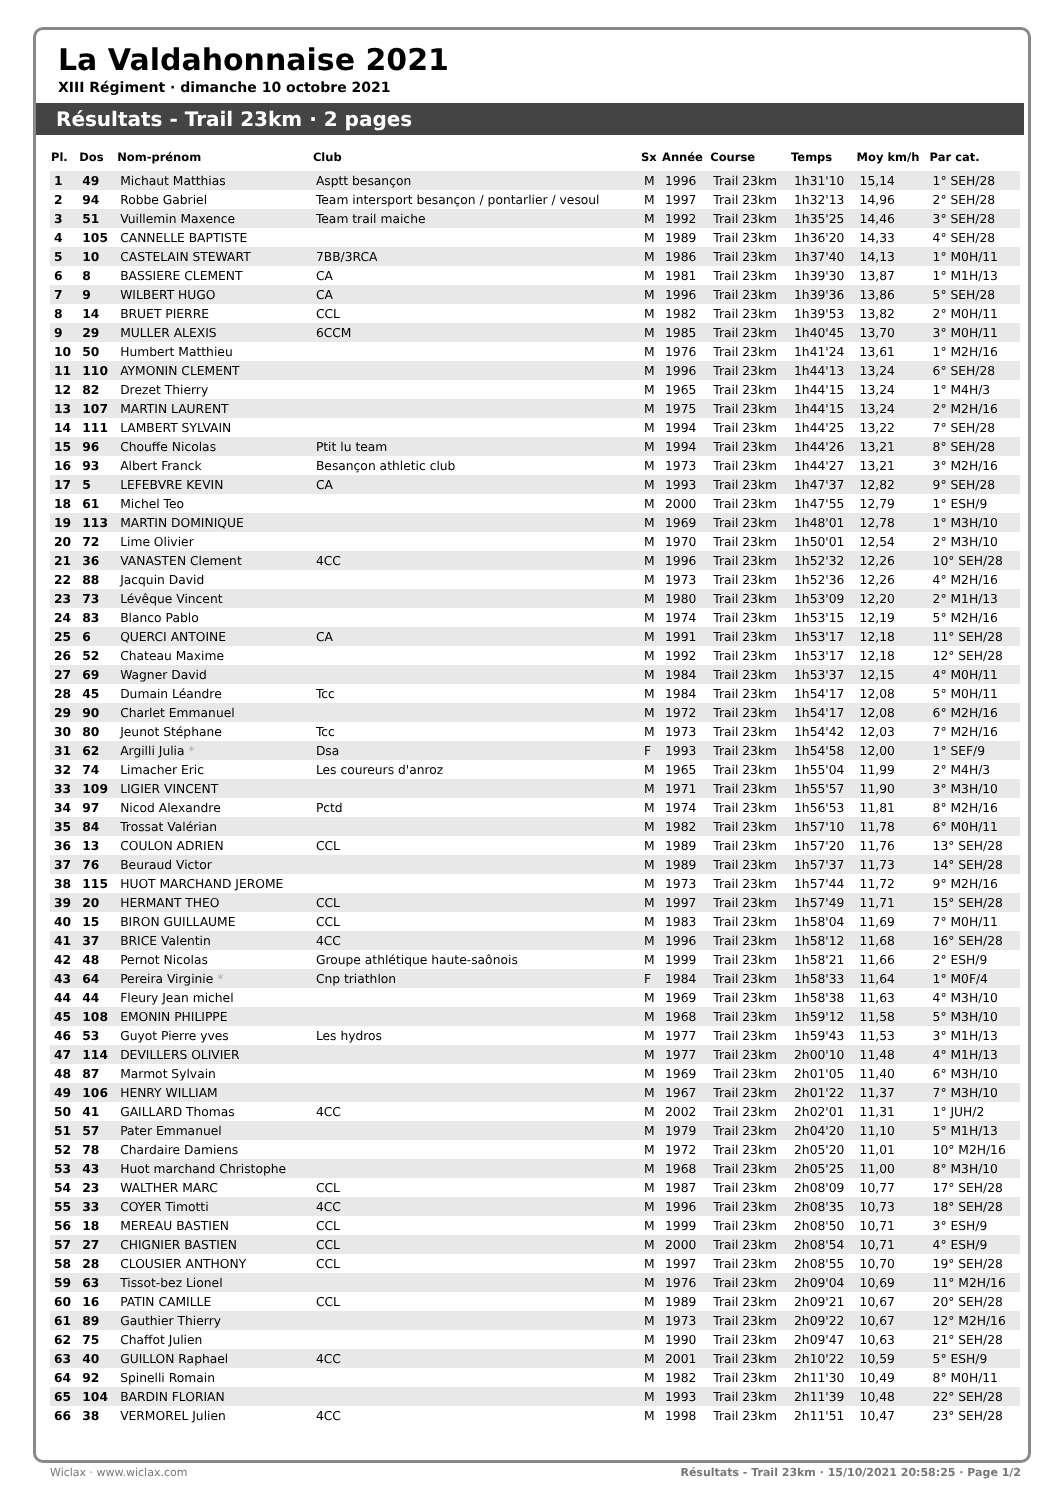La Valdahonnaise 2021
XIII Régiment · dimanche 10 octobre 2021
Résultats - Trail 23km · 2 pages
| Pl. | Dos | Nom-prénom | Club | Sx | Année | Course | Temps | Moy km/h | Par cat. |
| --- | --- | --- | --- | --- | --- | --- | --- | --- | --- |
| 1 | 49 | Michaut Matthias | Asptt besançon | M | 1996 | Trail 23km | 1h31'10 | 15,14 | 1° SEH/28 |
| 2 | 94 | Robbe Gabriel | Team intersport besançon / pontarlier / vesoul | M | 1997 | Trail 23km | 1h32'13 | 14,96 | 2° SEH/28 |
| 3 | 51 | Vuillemin Maxence | Team trail maiche | M | 1992 | Trail 23km | 1h35'25 | 14,46 | 3° SEH/28 |
| 4 | 105 | CANNELLE BAPTISTE | | M | 1989 | Trail 23km | 1h36'20 | 14,33 | 4° SEH/28 |
| 5 | 10 | CASTELAIN STEWART | 7BB/3RCA | M | 1986 | Trail 23km | 1h37'40 | 14,13 | 1° M0H/11 |
| 6 | 8 | BASSIERE CLEMENT | CA | M | 1981 | Trail 23km | 1h39'30 | 13,87 | 1° M1H/13 |
| 7 | 9 | WILBERT HUGO | CA | M | 1996 | Trail 23km | 1h39'36 | 13,86 | 5° SEH/28 |
| 8 | 14 | BRUET PIERRE | CCL | M | 1982 | Trail 23km | 1h39'53 | 13,82 | 2° M0H/11 |
| 9 | 29 | MULLER ALEXIS | 6CCM | M | 1985 | Trail 23km | 1h40'45 | 13,70 | 3° M0H/11 |
| 10 | 50 | Humbert Matthieu | | M | 1976 | Trail 23km | 1h41'24 | 13,61 | 1° M2H/16 |
| 11 | 110 | AYMONIN CLEMENT | | M | 1996 | Trail 23km | 1h44'13 | 13,24 | 6° SEH/28 |
| 12 | 82 | Drezet Thierry | | M | 1965 | Trail 23km | 1h44'15 | 13,24 | 1° M4H/3 |
| 13 | 107 | MARTIN LAURENT | | M | 1975 | Trail 23km | 1h44'15 | 13,24 | 2° M2H/16 |
| 14 | 111 | LAMBERT SYLVAIN | | M | 1994 | Trail 23km | 1h44'25 | 13,22 | 7° SEH/28 |
| 15 | 96 | Chouffe Nicolas | Ptit lu team | M | 1994 | Trail 23km | 1h44'26 | 13,21 | 8° SEH/28 |
| 16 | 93 | Albert Franck | Besançon athletic club | M | 1973 | Trail 23km | 1h44'27 | 13,21 | 3° M2H/16 |
| 17 | 5 | LEFEBVRE KEVIN | CA | M | 1993 | Trail 23km | 1h47'37 | 12,82 | 9° SEH/28 |
| 18 | 61 | Michel Teo | | M | 2000 | Trail 23km | 1h47'55 | 12,79 | 1° ESH/9 |
| 19 | 113 | MARTIN DOMINIQUE | | M | 1969 | Trail 23km | 1h48'01 | 12,78 | 1° M3H/10 |
| 20 | 72 | Lime Olivier | | M | 1970 | Trail 23km | 1h50'01 | 12,54 | 2° M3H/10 |
| 21 | 36 | VANASTEN Clement | 4CC | M | 1996 | Trail 23km | 1h52'32 | 12,26 | 10° SEH/28 |
| 22 | 88 | Jacquin David | | M | 1973 | Trail 23km | 1h52'36 | 12,26 | 4° M2H/16 |
| 23 | 73 | Lévêque Vincent | | M | 1980 | Trail 23km | 1h53'09 | 12,20 | 2° M1H/13 |
| 24 | 83 | Blanco Pablo | | M | 1974 | Trail 23km | 1h53'15 | 12,19 | 5° M2H/16 |
| 25 | 6 | QUERCI ANTOINE | CA | M | 1991 | Trail 23km | 1h53'17 | 12,18 | 11° SEH/28 |
| 26 | 52 | Chateau Maxime | | M | 1992 | Trail 23km | 1h53'17 | 12,18 | 12° SEH/28 |
| 27 | 69 | Wagner David | | M | 1984 | Trail 23km | 1h53'37 | 12,15 | 4° M0H/11 |
| 28 | 45 | Dumain Léandre | Tcc | M | 1984 | Trail 23km | 1h54'17 | 12,08 | 5° M0H/11 |
| 29 | 90 | Charlet Emmanuel | | M | 1972 | Trail 23km | 1h54'17 | 12,08 | 6° M2H/16 |
| 30 | 80 | Jeunot Stéphane | Tcc | M | 1973 | Trail 23km | 1h54'42 | 12,03 | 7° M2H/16 |
| 31 | 62 | Argilli Julia * | Dsa | F | 1993 | Trail 23km | 1h54'58 | 12,00 | 1° SEF/9 |
| 32 | 74 | Limacher Eric | Les coureurs d'anroz | M | 1965 | Trail 23km | 1h55'04 | 11,99 | 2° M4H/3 |
| 33 | 109 | LIGIER VINCENT | | M | 1971 | Trail 23km | 1h55'57 | 11,90 | 3° M3H/10 |
| 34 | 97 | Nicod Alexandre | Pctd | M | 1974 | Trail 23km | 1h56'53 | 11,81 | 8° M2H/16 |
| 35 | 84 | Trossat Valérian | | M | 1982 | Trail 23km | 1h57'10 | 11,78 | 6° M0H/11 |
| 36 | 13 | COULON ADRIEN | CCL | M | 1989 | Trail 23km | 1h57'20 | 11,76 | 13° SEH/28 |
| 37 | 76 | Beuraud Victor | | M | 1989 | Trail 23km | 1h57'37 | 11,73 | 14° SEH/28 |
| 38 | 115 | HUOT MARCHAND JEROME | | M | 1973 | Trail 23km | 1h57'44 | 11,72 | 9° M2H/16 |
| 39 | 20 | HERMANT THEO | CCL | M | 1997 | Trail 23km | 1h57'49 | 11,71 | 15° SEH/28 |
| 40 | 15 | BIRON GUILLAUME | CCL | M | 1983 | Trail 23km | 1h58'04 | 11,69 | 7° M0H/11 |
| 41 | 37 | BRICE Valentin | 4CC | M | 1996 | Trail 23km | 1h58'12 | 11,68 | 16° SEH/28 |
| 42 | 48 | Pernot Nicolas | Groupe athlétique haute-saônois | M | 1999 | Trail 23km | 1h58'21 | 11,66 | 2° ESH/9 |
| 43 | 64 | Pereira Virginie * | Cnp triathlon | F | 1984 | Trail 23km | 1h58'33 | 11,64 | 1° M0F/4 |
| 44 | 44 | Fleury Jean michel | | M | 1969 | Trail 23km | 1h58'38 | 11,63 | 4° M3H/10 |
| 45 | 108 | EMONIN PHILIPPE | | M | 1968 | Trail 23km | 1h59'12 | 11,58 | 5° M3H/10 |
| 46 | 53 | Guyot Pierre yves | Les hydros | M | 1977 | Trail 23km | 1h59'43 | 11,53 | 3° M1H/13 |
| 47 | 114 | DEVILLERS OLIVIER | | M | 1977 | Trail 23km | 2h00'10 | 11,48 | 4° M1H/13 |
| 48 | 87 | Marmot Sylvain | | M | 1969 | Trail 23km | 2h01'05 | 11,40 | 6° M3H/10 |
| 49 | 106 | HENRY WILLIAM | | M | 1967 | Trail 23km | 2h01'22 | 11,37 | 7° M3H/10 |
| 50 | 41 | GAILLARD Thomas | 4CC | M | 2002 | Trail 23km | 2h02'01 | 11,31 | 1° JUH/2 |
| 51 | 57 | Pater Emmanuel | | M | 1979 | Trail 23km | 2h04'20 | 11,10 | 5° M1H/13 |
| 52 | 78 | Chardaire Damiens | | M | 1972 | Trail 23km | 2h05'20 | 11,01 | 10° M2H/16 |
| 53 | 43 | Huot marchand Christophe | | M | 1968 | Trail 23km | 2h05'25 | 11,00 | 8° M3H/10 |
| 54 | 23 | WALTHER MARC | CCL | M | 1987 | Trail 23km | 2h08'09 | 10,77 | 17° SEH/28 |
| 55 | 33 | COYER Timotti | 4CC | M | 1996 | Trail 23km | 2h08'35 | 10,73 | 18° SEH/28 |
| 56 | 18 | MEREAU BASTIEN | CCL | M | 1999 | Trail 23km | 2h08'50 | 10,71 | 3° ESH/9 |
| 57 | 27 | CHIGNIER BASTIEN | CCL | M | 2000 | Trail 23km | 2h08'54 | 10,71 | 4° ESH/9 |
| 58 | 28 | CLOUSIER ANTHONY | CCL | M | 1997 | Trail 23km | 2h08'55 | 10,70 | 19° SEH/28 |
| 59 | 63 | Tissot-bez Lionel | | M | 1976 | Trail 23km | 2h09'04 | 10,69 | 11° M2H/16 |
| 60 | 16 | PATIN CAMILLE | CCL | M | 1989 | Trail 23km | 2h09'21 | 10,67 | 20° SEH/28 |
| 61 | 89 | Gauthier Thierry | | M | 1973 | Trail 23km | 2h09'22 | 10,67 | 12° M2H/16 |
| 62 | 75 | Chaffot Julien | | M | 1990 | Trail 23km | 2h09'47 | 10,63 | 21° SEH/28 |
| 63 | 40 | GUILLON Raphael | 4CC | M | 2001 | Trail 23km | 2h10'22 | 10,59 | 5° ESH/9 |
| 64 | 92 | Spinelli Romain | | M | 1982 | Trail 23km | 2h11'30 | 10,49 | 8° M0H/11 |
| 65 | 104 | BARDIN FLORIAN | | M | 1993 | Trail 23km | 2h11'39 | 10,48 | 22° SEH/28 |
| 66 | 38 | VERMOREL Julien | 4CC | M | 1998 | Trail 23km | 2h11'51 | 10,47 | 23° SEH/28 |
Wiclax · www.wiclax.com Résultats - Trail 23km · 15/10/2021 20:58:25 · Page 1/2